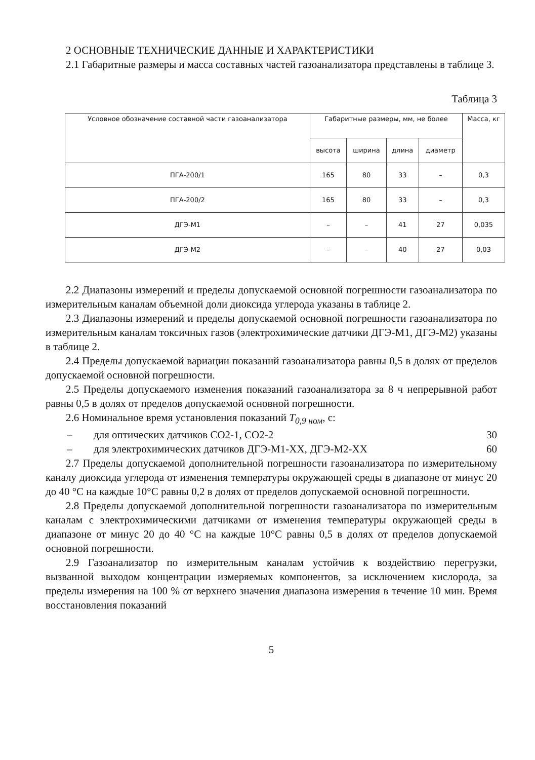2 ОСНОВНЫЕ ТЕХНИЧЕСКИЕ ДАННЫЕ И ХАРАКТЕРИСТИКИ
2.1 Габаритные размеры и масса составных частей газоанализатора представлены в таблице 3.
Таблица 3
| Условное обозначение составной части газоанализатора | Габаритные размеры, мм, не более | | | | Масса, кг |
| --- | --- | --- | --- | --- | --- |
| | высота | ширина | длина | диаметр | |
| ПГА-200/1 | 165 | 80 | 33 | – | 0,3 |
| ПГА-200/2 | 165 | 80 | 33 | – | 0,3 |
| ДГЭ-М1 | – | – | 41 | 27 | 0,035 |
| ДГЭ-М2 | – | – | 40 | 27 | 0,03 |
2.2 Диапазоны измерений и пределы допускаемой основной погрешности газоанализатора по измерительным каналам объемной доли диоксида углерода указаны в таблице 2.
2.3 Диапазоны измерений и пределы допускаемой основной погрешности газоанализатора по измерительным каналам токсичных газов (электрохимические датчики ДГЭ-М1, ДГЭ-М2) указаны в таблице 2.
2.4 Пределы допускаемой вариации показаний газоанализатора равны 0,5 в долях от пределов допускаемой основной погрешности.
2.5 Пределы допускаемого изменения показаний газоанализатора за 8 ч непрерывной работ равны 0,5 в долях от пределов допускаемой основной погрешности.
2.6 Номинальное время установления показаний T<sub>0,9 ном</sub>, с:
– для оптических датчиков СО2-1, СО2-2 30
– для электрохимических датчиков ДГЭ-М1-ХХ, ДГЭ-М2-ХХ 60
2.7 Пределы допускаемой дополнительной погрешности газоанализатора по измерительному каналу диоксида углерода от изменения температуры окружающей среды в диапазоне от минус 20 до 40 °С на каждые 10°С равны 0,2 в долях от пределов допускаемой основной погрешности.
2.8 Пределы допускаемой дополнительной погрешности газоанализатора по измерительным каналам с электрохимическими датчиками от изменения температуры окружающей среды в диапазоне от минус 20 до 40 °С на каждые 10°С равны 0,5 в долях от пределов допускаемой основной погрешности.
2.9 Газоанализатор по измерительным каналам устойчив к воздействию перегрузки, вызванной выходом концентрации измеряемых компонентов, за исключением кислорода, за пределы измерения на 100 % от верхнего значения диапазона измерения в течение 10 мин. Время восстановления показаний
5